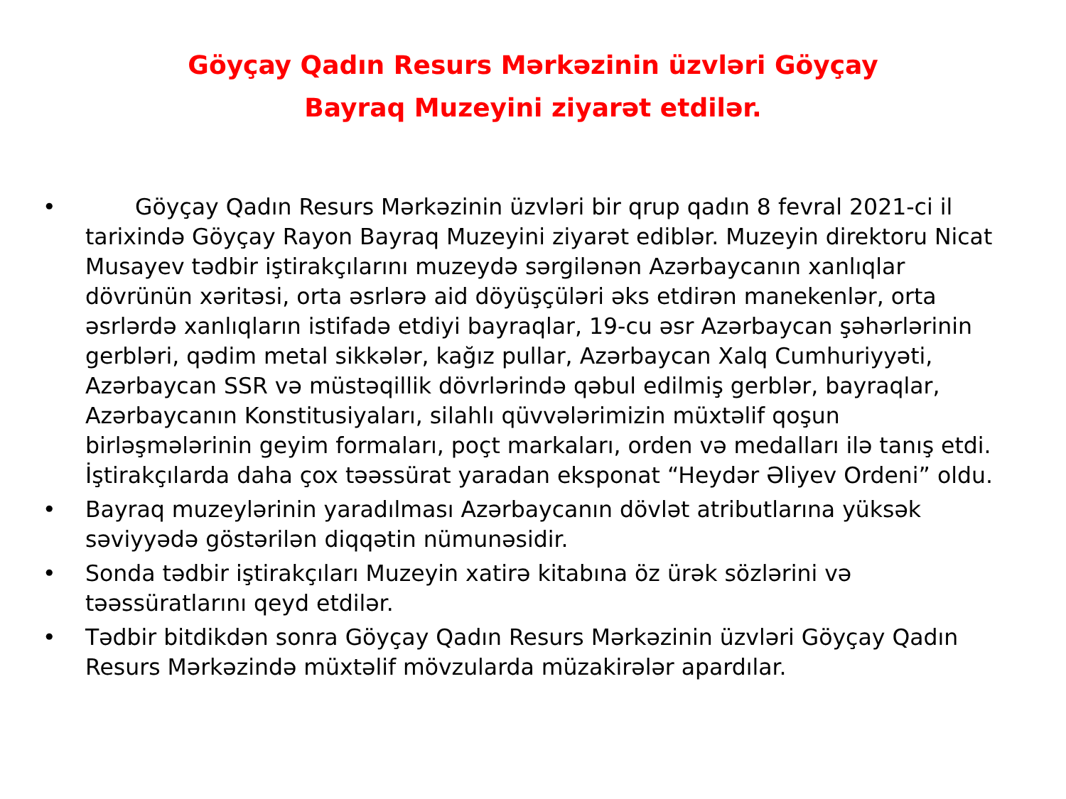Göyçay Qadın Resurs Mərkəzinin üzvləri Göyçay Bayraq Muzeyini ziyarət etdilər.
• Göyçay Qadın Resurs Mərkəzinin üzvləri bir qrup qadın 8 fevral 2021-ci il tarixində Göyçay Rayon Bayraq Muzeyini ziyarət ediblər. Muzeyin direktoru Nicat Musayev tədbir iştirakçılarını muzeydə sərgilənən Azərbaycanın xanlıqlar dövrünün xəritəsi, orta əsrlərə aid döyüşçüləri əks etdirən manekenlər, orta əsrlərdə xanlıqların istifadə etdiyi bayraqlar, 19-cu əsr Azərbaycan şəhərlərinin gerbləri, qədim metal sikkələr, kağız pullar, Azərbaycan Xalq Cumhuriyyəti, Azərbaycan SSR və müstəqillik dövrlərində qəbul edilmiş gerblər, bayraqlar, Azərbaycanın Konstitusiyaları, silahlı qüvvələrimizin müxtəlif qoşun birləşmələrinin geyim formaları, poçt markaları, orden və medalları ilə tanış etdi. İştirakçılarda daha çox təəssürat yaradan eksponat “Heydər Əliyev Ordeni” oldu.
• Bayraq muzeylərinin yaradılması Azərbaycanın dövlət atributlarına yüksək səviyyədə göstərilən diqqətin nümunəsidir.
• Sonda tədbir iştirakçıları Muzeyin xatirə kitabına öz ürək sözlərini və təəssüratlarını qeyd etdilər.
• Tədbir bitdikdən sonra Göyçay Qadın Resurs Mərkəzinin üzvləri Göyçay Qadın Resurs Mərkəzində müxtəlif mövzularda müzakirələr apardılar.